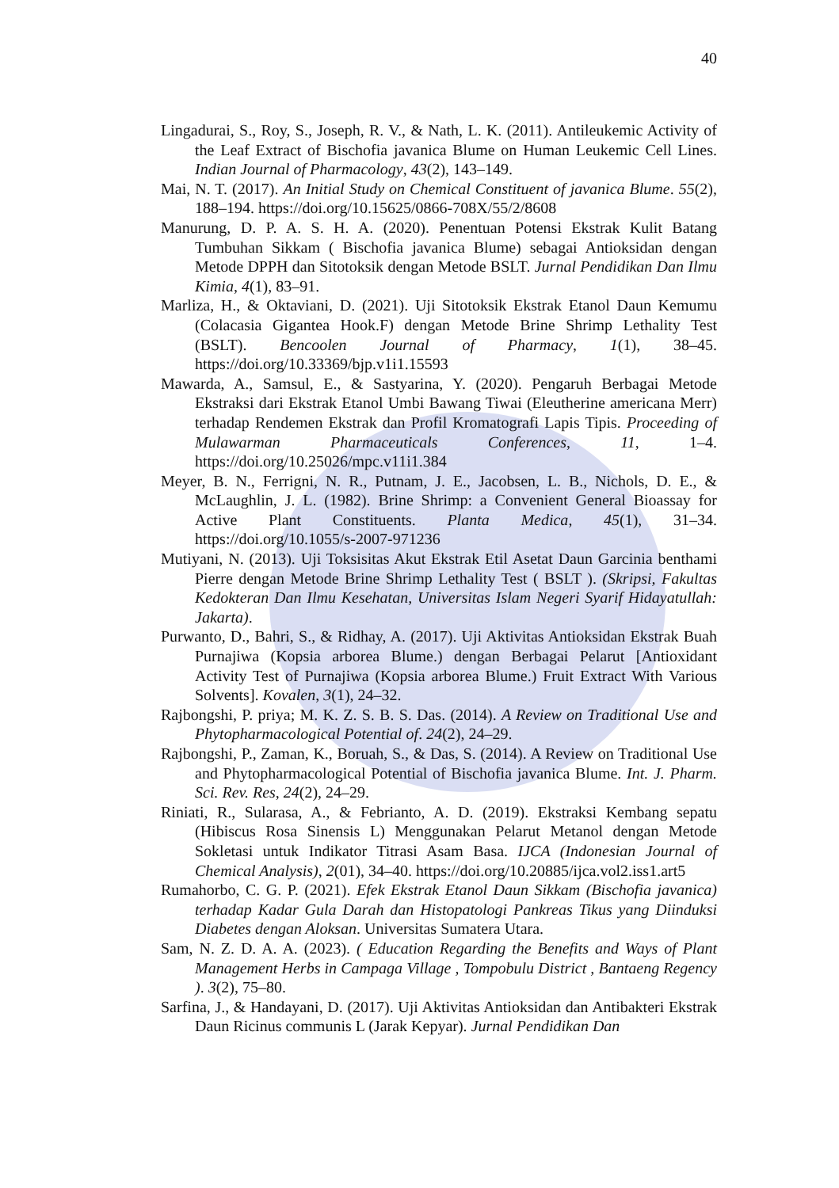40
Lingadurai, S., Roy, S., Joseph, R. V., & Nath, L. K. (2011). Antileukemic Activity of the Leaf Extract of Bischofia javanica Blume on Human Leukemic Cell Lines. Indian Journal of Pharmacology, 43(2), 143–149.
Mai, N. T. (2017). An Initial Study on Chemical Constituent of javanica Blume. 55(2), 188–194. https://doi.org/10.15625/0866-708X/55/2/8608
Manurung, D. P. A. S. H. A. (2020). Penentuan Potensi Ekstrak Kulit Batang Tumbuhan Sikkam ( Bischofia javanica Blume) sebagai Antioksidan dengan Metode DPPH dan Sitotoksik dengan Metode BSLT. Jurnal Pendidikan Dan Ilmu Kimia, 4(1), 83–91.
Marliza, H., & Oktaviani, D. (2021). Uji Sitotoksik Ekstrak Etanol Daun Kemumu (Colacasia Gigantea Hook.F) dengan Metode Brine Shrimp Lethality Test (BSLT). Bencoolen Journal of Pharmacy, 1(1), 38–45. https://doi.org/10.33369/bjp.v1i1.15593
Mawarda, A., Samsul, E., & Sastyarina, Y. (2020). Pengaruh Berbagai Metode Ekstraksi dari Ekstrak Etanol Umbi Bawang Tiwai (Eleutherine americana Merr) terhadap Rendemen Ekstrak dan Profil Kromatografi Lapis Tipis. Proceeding of Mulawarman Pharmaceuticals Conferences, 11, 1–4. https://doi.org/10.25026/mpc.v11i1.384
Meyer, B. N., Ferrigni, N. R., Putnam, J. E., Jacobsen, L. B., Nichols, D. E., & McLaughlin, J. L. (1982). Brine Shrimp: a Convenient General Bioassay for Active Plant Constituents. Planta Medica, 45(1), 31–34. https://doi.org/10.1055/s-2007-971236
Mutiyani, N. (2013). Uji Toksisitas Akut Ekstrak Etil Asetat Daun Garcinia benthami Pierre dengan Metode Brine Shrimp Lethality Test ( BSLT ). (Skripsi, Fakultas Kedokteran Dan Ilmu Kesehatan, Universitas Islam Negeri Syarif Hidayatullah: Jakarta).
Purwanto, D., Bahri, S., & Ridhay, A. (2017). Uji Aktivitas Antioksidan Ekstrak Buah Purnajiwa (Kopsia arborea Blume.) dengan Berbagai Pelarut [Antioxidant Activity Test of Purnajiwa (Kopsia arborea Blume.) Fruit Extract With Various Solvents]. Kovalen, 3(1), 24–32.
Rajbongshi, P. priya; M. K. Z. S. B. S. Das. (2014). A Review on Traditional Use and Phytopharmacological Potential of. 24(2), 24–29.
Rajbongshi, P., Zaman, K., Boruah, S., & Das, S. (2014). A Review on Traditional Use and Phytopharmacological Potential of Bischofia javanica Blume. Int. J. Pharm. Sci. Rev. Res, 24(2), 24–29.
Riniati, R., Sularasa, A., & Febrianto, A. D. (2019). Ekstraksi Kembang sepatu (Hibiscus Rosa Sinensis L) Menggunakan Pelarut Metanol dengan Metode Sokletasi untuk Indikator Titrasi Asam Basa. IJCA (Indonesian Journal of Chemical Analysis), 2(01), 34–40. https://doi.org/10.20885/ijca.vol2.iss1.art5
Rumahorbo, C. G. P. (2021). Efek Ekstrak Etanol Daun Sikkam (Bischofia javanica) terhadap Kadar Gula Darah dan Histopatologi Pankreas Tikus yang Diinduksi Diabetes dengan Aloksan. Universitas Sumatera Utara.
Sam, N. Z. D. A. A. (2023). ( Education Regarding the Benefits and Ways of Plant Management Herbs in Campaga Village , Tompobulu District , Bantaeng Regency ). 3(2), 75–80.
Sarfina, J., & Handayani, D. (2017). Uji Aktivitas Antioksidan dan Antibakteri Ekstrak Daun Ricinus communis L (Jarak Kepyar). Jurnal Pendidikan Dan